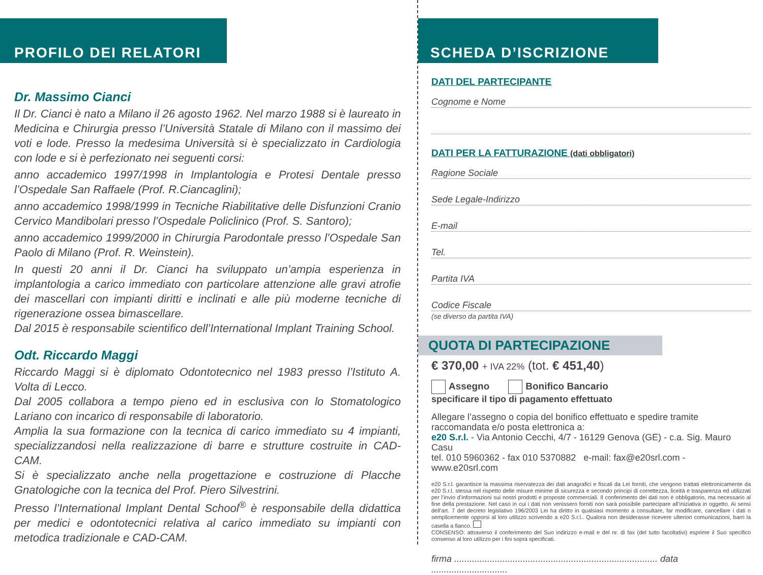PROFILO DEI RELATORI
Dr. Massimo Cianci
Il Dr. Cianci è nato a Milano il 26 agosto 1962. Nel marzo 1988 si è laureato in Medicina e Chirurgia presso l’Università Statale di Milano con il massimo dei voti e lode. Presso la medesima Università si è specializzato in Cardiologia con lode e si è perfezionato nei seguenti corsi:
anno accademico 1997/1998 in Implantologia e Protesi Dentale presso l’Ospedale San Raffaele (Prof. R.Ciancaglini);
anno accademico 1998/1999 in Tecniche Riabilitative delle Disfunzioni Cranio Cervico Mandibolari presso l’Ospedale Policlinico (Prof. S. Santoro);
anno accademico 1999/2000 in Chirurgia Parodontale presso l’Ospedale San Paolo di Milano (Prof. R. Weinstein).
In questi 20 anni il Dr. Cianci ha sviluppato un’ampia esperienza in implantologia a carico immediato con particolare attenzione alle gravi atrofie dei mascellari con impianti diritti e inclinati e alle più moderne tecniche di rigenerazione ossea bimascellare.
Dal 2015 è responsabile scientifico dell’International Implant Training School.
Odt. Riccardo Maggi
Riccardo Maggi si è diplomato Odontotecnico nel 1983 presso l’Istituto A. Volta di Lecco.
Dal 2005 collabora a tempo pieno ed in esclusiva con lo Stomatologico Lariano con incarico di responsabile di laboratorio.
Amplia la sua formazione con la tecnica di carico immediato su 4 impianti, specializzandosi nella realizzazione di barre e strutture costruite in CAD-CAM.
Si è specializzato anche nella progettazione e costruzione di Placche Gnatologiche con la tecnica del Prof. Piero Silvestrini.
Presso l’International Implant Dental School<sup>®</sup> è responsabile della didattica per medici e odontotecnici relativa al carico immediato su impianti con metodica tradizionale e CAD-CAM.
SCHEDA D’ISCRIZIONE
DATI DEL PARTECIPANTE
Cognome e Nome
DATI PER LA FATTURAZIONE (dati obbligatori)
Ragione Sociale
Sede Legale-Indirizzo
E-mail
Tel.
Partita IVA
Codice Fiscale
(se diverso da partita IVA)
QUOTA DI PARTECIPAZIONE
€ 370,00 + IVA 22% (tot. € 451,40)
Assegno Bonifico Bancario
specificare il tipo di pagamento effettuato
Allegare l’assegno o copia del bonifico effettuato e spedire tramite raccomandata e/o posta elettronica a:
e20 S.r.l. - Via Antonio Cecchi, 4/7 - 16129 Genova (GE) - c.a. Sig. Mauro Casu
tel. 010 5960362 - fax 010 5370882 e-mail: fax@e20srl.com - www.e20srl.com
e20 S.r.l. garantisce la massima riservatezza dei dati anagrafici e fiscali da Lei forniti, che vengono trattati elettronicamente da e20 S.r.l. stessa nel rispetto delle misure minime di sicurezza e secondo principi di correttezza, liceità e trasparenza ed utilizzati per l’invio d’informazioni sui nostri prodotti e proposte commerciali. Il conferimento dei dati non è obbligatorio, ma necessario al fine della prestazione. Nel caso in cui i dati non venissero forniti non sarà possibile partecipare all’iniziativa in oggetto. Ai sensi dell’art. 7 del decreto legislativo 196/2003 Lei ha diritto in qualsiasi momento a consultare, far modificare, cancellare i dati o semplicemente opporsi al loro utilizzo scrivendo a e20 S.r.l.. Qualora non desiderasse ricevere ulteriori comunicazioni, barri la casella a fianco.
CONSENSO: attraverso il conferimento del Suo indirizzo e-mail e del nr. di fax (del tutto facoltativi) esprime il Suo specifico consenso al loro utilizzo per i fini sopra specificati.
firma ................................................................................ data ..............................